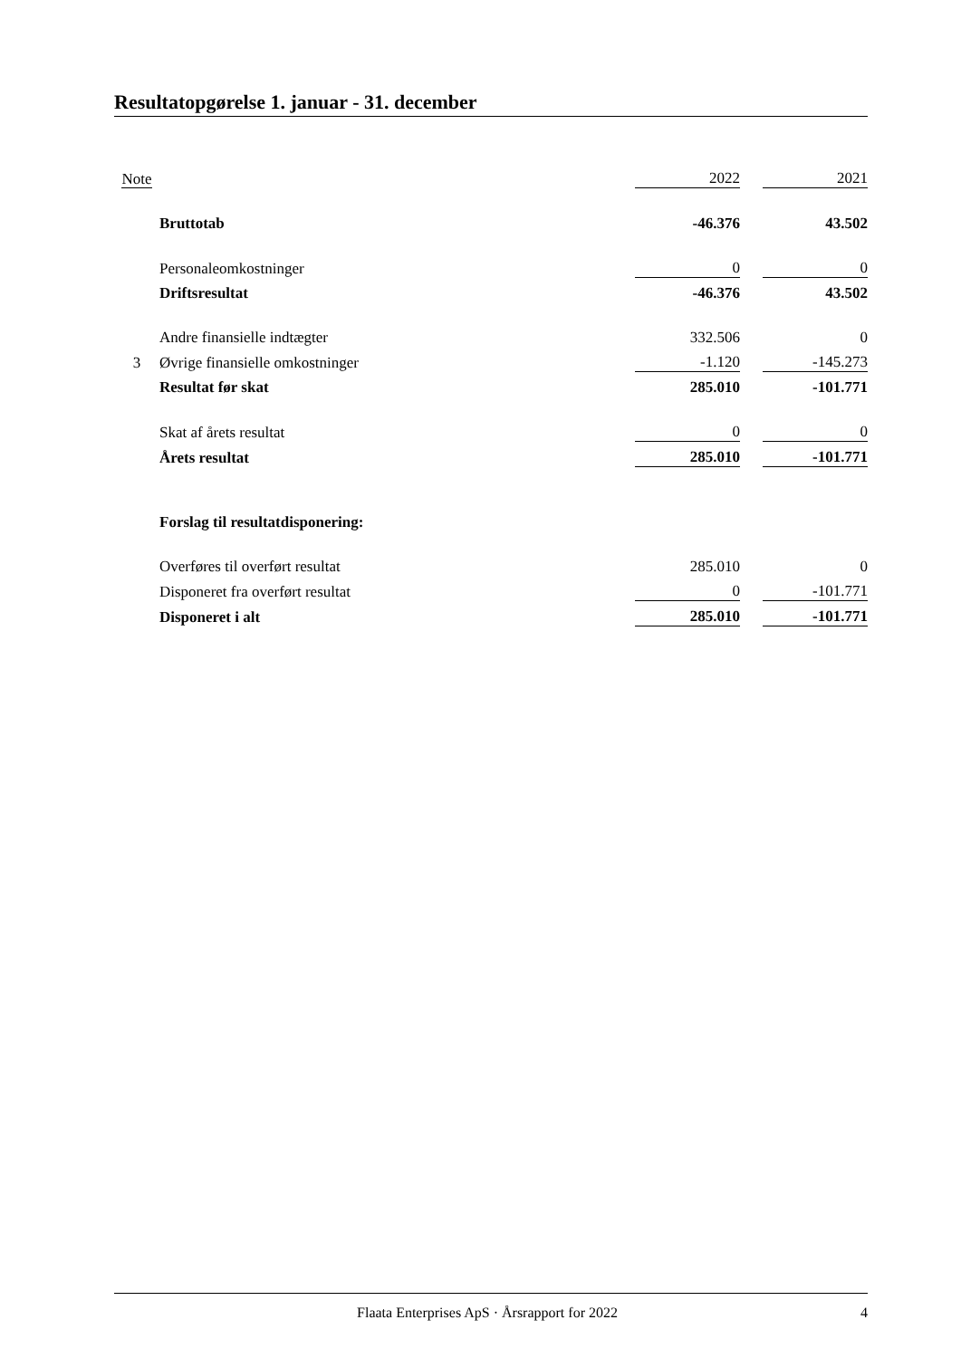Resultatopgørelse 1. januar - 31. december
| Note | | 2022 | | 2021 |
| --- | --- | --- | --- | --- |
| | Bruttotab | -46.376 | | 43.502 |
| | Personaleomkostninger | 0 | | 0 |
| | Driftsresultat | -46.376 | | 43.502 |
| | Andre finansielle indtægter | 332.506 | | 0 |
| 3 | Øvrige finansielle omkostninger | -1.120 | | -145.273 |
| | Resultat før skat | 285.010 | | -101.771 |
| | Skat af årets resultat | 0 | | 0 |
| | Årets resultat | 285.010 | | -101.771 |
| | Forslag til resultatdisponering: | | | |
| | Overføres til overført resultat | 285.010 | | 0 |
| | Disponeret fra overført resultat | 0 | | -101.771 |
| | Disponeret i alt | 285.010 | | -101.771 |
Flaata Enterprises ApS · Årsrapport for 2022
4